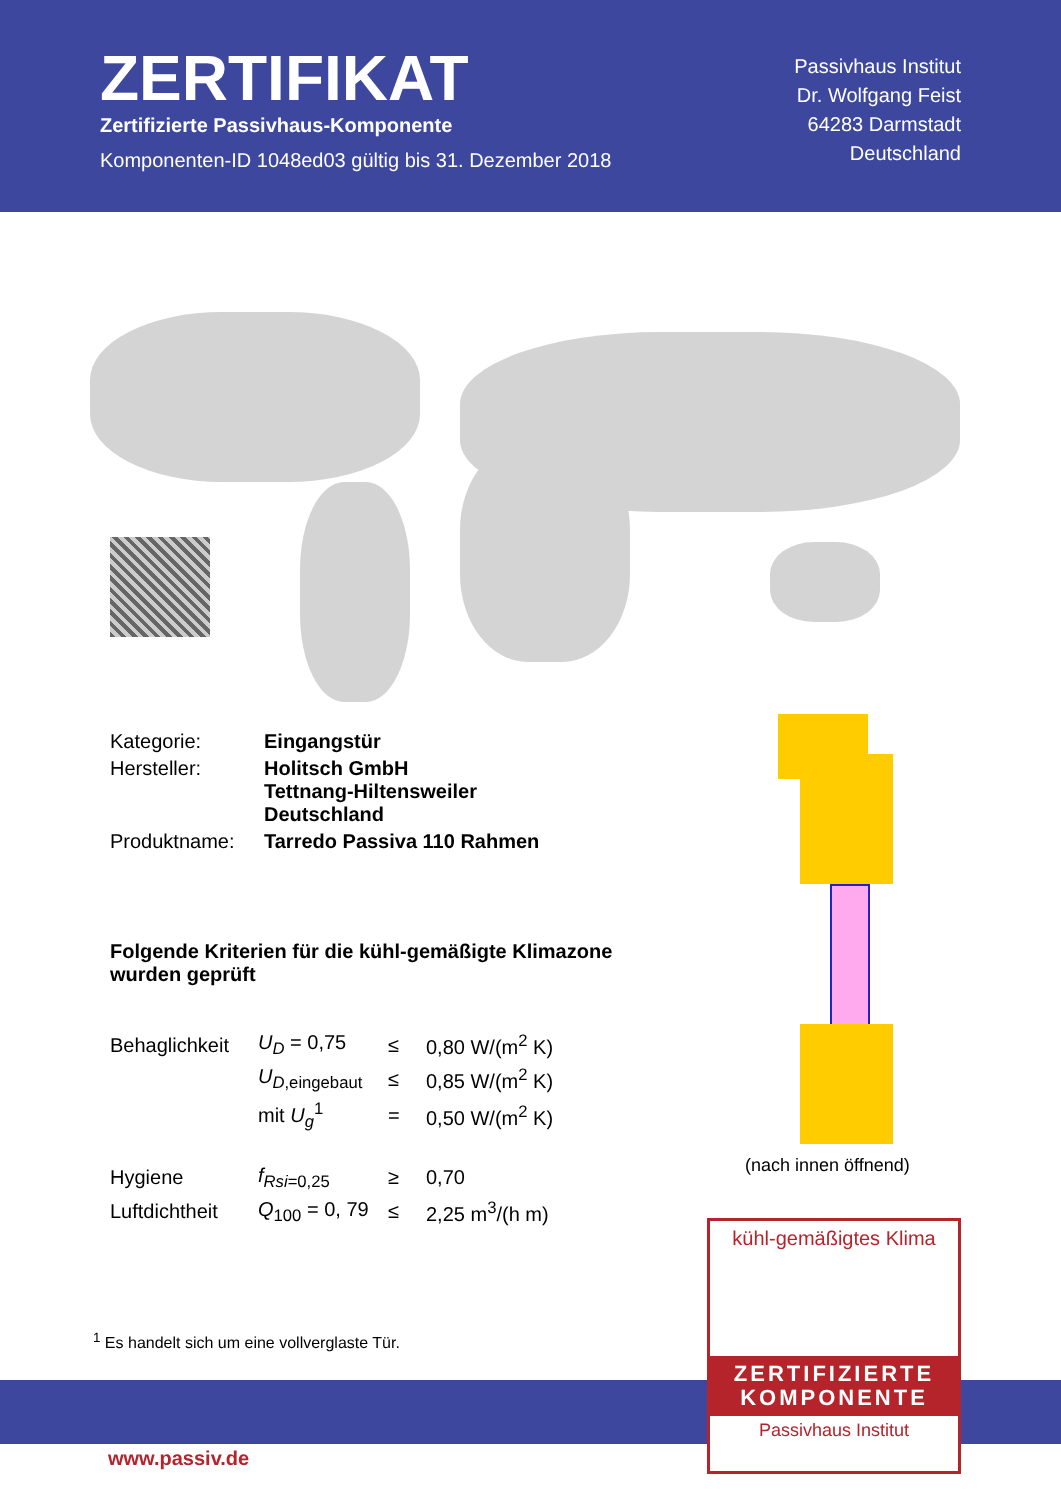ZERTIFIKAT
Zertifizierte Passivhaus-Komponente
Komponenten-ID 1048ed03 gültig bis 31. Dezember 2018
Passivhaus Institut
Dr. Wolfgang Feist
64283 Darmstadt
Deutschland
| Kategorie: | Eingangstür |
| Hersteller: | Holitsch GmbH Tettnang-Hiltensweiler Deutschland |
| Produktname: | Tarredo Passiva 110 Rahmen |
Folgende Kriterien für die kühl-gemäßigte Klimazone wurden geprüft
| Behaglichkeit | U<sub>D</sub> = 0,75 | ≤ | 0,80 W/(m<sup>2</sup> K) |
| | U<sub>D</sub><sub>,eingebaut</sub> | ≤ | 0,85 W/(m<sup>2</sup> K) |
| | mit U<sub>g</sub><sup>1</sup> | = | 0,50 W/(m<sup>2</sup> K) |
| Hygiene | f<sub>Rsi</sub><sub>=0,25</sub> | ≥ | 0,70 |
| Luftdichtheit | Q<sub>100</sub> = 0, 79 | ≤ | 2,25 m<sup>3</sup>/(h m) |
(nach innen öffnend)
<sup>1</sup> Es handelt sich um eine vollverglaste Tür.
www.passiv.de
kühl-gemäßigtes Klima
ZERTIFIZIERTE
KOMPONENTE
Passivhaus Institut